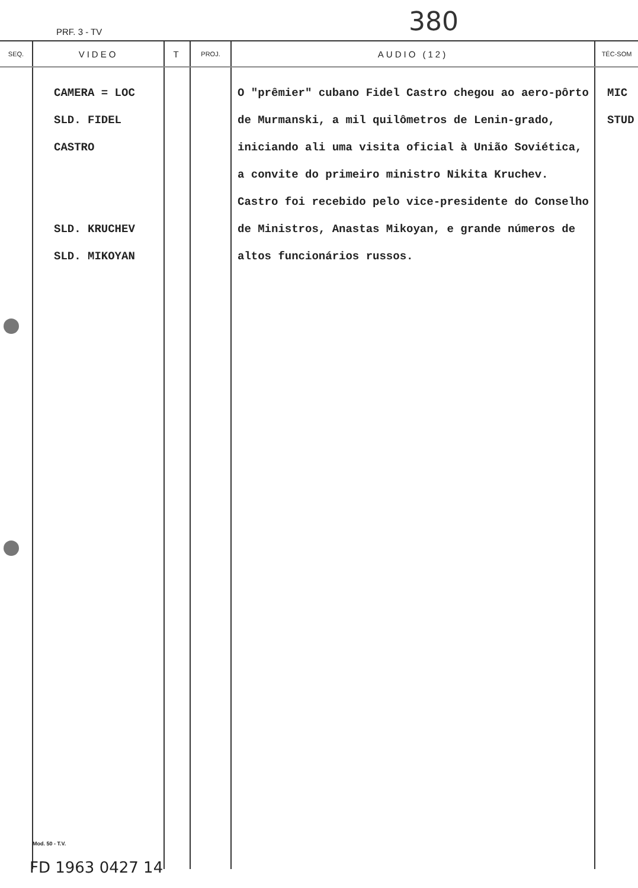380
PRF. 3 - TV
| SEQ. | VIDEO | T | PROJ. | AUDIO (12) | TÉC-SOM |
| --- | --- | --- | --- | --- | --- |
| | CAMERA = LOC SLD. FIDEL CASTRO SLD. KRUCHEV SLD. MIKOYAN | | | O "prêmier" cubano Fidel Castro chegou ao aero-pôrto de Murmanski, a mil quilômetros de Lenin-grado, iniciando ali uma visita oficial à União Soviética, a convite do primeiro ministro Nikita Kruchev. Castro foi recebido pelo vice-presidente do Conselho de Ministros, Anastas Mikoyan, e grande números de altos funcionários russos. | MIC STUD |
Mod. 50 - T.V.
FD 1963 0427 14